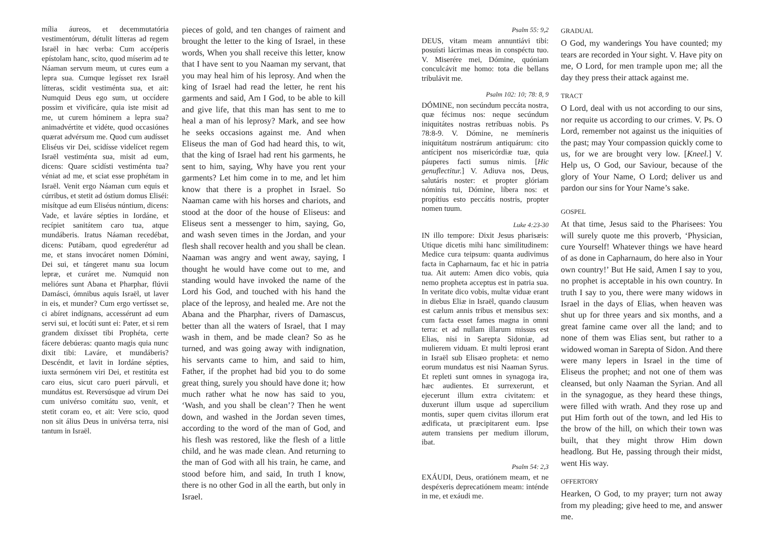mília áureos, et decemmutatória vestimentórum, détulit lítteras ad regem Israël in hæc verba: Cum accéperis epístolam hanc, scito, quod míserim ad te Náaman servum meum, ut cures eum a lepra sua. Cumque legísset rex Israël lítteras, scidit vestiménta sua, et ait: Numquid Deus ego sum, ut occídere possim et vivificáre, quia iste misit ad me, ut curem hóminem a lepra sua? animadvértite et vidéte, quod occasiónes quærat advérsum me. Quod cum audísset Eliséus vir Dei, scidísse videlícet regem Israël vestiménta sua, misit ad eum, dicens: Quare scidísti vestiménta tua? véniat ad me, et sciat esse prophétam in Israël. Venit ergo Náaman cum equis et cúrribus, et stetit ad óstium domus Eliséi: misítque ad eum Eliséus núntium, dicens: Vade, et laváre sépties in Iordáne, et recípiet sanitátem caro tua, atque mundáberis. Iratus Náaman recedébat, dicens: Putábam, quod egrederétur ad me, et stans invocáret nomen Dómini, Dei sui, et tángeret manu sua locum lepræ, et curáret me. Numquid non melióres sunt Abana et Pharphar, flúvii Damásci, ómnibus aquis Israël, ut laver in eis, et munder? Cum ergo vertísset se, ci abíret indígnans, accessérunt ad eum servi sui, et locúti sunt ei: Pater, et si rem grandem dixísset tibi Prophéta, certe fácere debúeras: quanto magis quia nunc dixit tibi: Laváre, et mundáberis? Descéndit, et lavit in Iordáne sépties, iuxta sermónem viri Dei, et restitúta est caro eius, sicut caro pueri párvuli, et mundátus est. Reversúsque ad virum Dei cum univérso comitátu suo, venit, et stetit coram eo, et ait: Vere scio, quod non sit álius Deus in univérsa terra, nisi tantum in Israël.
pieces of gold, and ten changes of raiment and brought the letter to the king of Israel, in these words, When you shall receive this letter, know that I have sent to you Naaman my servant, that you may heal him of his leprosy. And when the king of Israel had read the letter, he rent his garments and said, Am I God, to be able to kill and give life, that this man has sent to me to heal a man of his leprosy? Mark, and see how he seeks occasions against me. And when Eliseus the man of God had heard this, to wit, that the king of Israel had rent his garments, he sent to him, saying, Why have you rent your garments? Let him come in to me, and let him know that there is a prophet in Israel. So Naaman came with his horses and chariots, and stood at the door of the house of Eliseus: and Eliseus sent a messenger to him, saying, Go, and wash seven times in the Jordan, and your flesh shall recover health and you shall be clean. Naaman was angry and went away, saying, I thought he would have come out to me, and standing would have invoked the name of the Lord his God, and touched with his hand the place of the leprosy, and healed me. Are not the Abana and the Pharphar, rivers of Damascus, better than all the waters of Israel, that I may wash in them, and be made clean? So as he turned, and was going away with indignation, his servants came to him, and said to him, Father, if the prophet had bid you to do some great thing, surely you should have done it; how much rather what he now has said to you, ‘Wash, and you shall be clean’? Then he went down, and washed in the Jordan seven times, according to the word of the man of God, and his flesh was restored, like the flesh of a little child, and he was made clean. And returning to the man of God with all his train, he came, and stood before him, and said, In truth I know, there is no other God in all the earth, but only in Israel.
Psalm 55: 9,2
DEUS, vitam meam annuntiávi tibi: posuísti lácrimas meas in conspéctu tuo. V. Miserére mei, Dómine, quóniam conculcávit me homo: tota die bellans tribulávit me.
Psalm 102: 10; 78: 8, 9
DÓMINE, non secúndum peccáta nostra, quæ fécimus nos: neque secúndum iniquitátes nostras retríbuas nobis. Ps 78:8-9. V. Dómine, ne memíneris iniquitátum nostrárum antiquárum: cito antícipent nos misericórdiæ tuæ, quia páuperes facti sumus nimis. [Hic genuflectitur.] V. Adiuva nos, Deus, salutáris noster: et propter glóriam nóminis tui, Dómine, líbera nos: et propítius esto peccátis nostris, propter nomen tuum.
Luke 4:23-30
IN illo tempore: Dixit Jesus pharisæis: Utique dicetis mihi hanc similitudinem: Medice cura teipsum: quanta audivimus facta in Capharnaum, fac et hic in patria tua. Ait autem: Amen dico vobis, quia nemo propheta acceptus est in patria sua. In veritate dico vobis, multæ viduæ erant in diebus Eliæ in Israël, quando clausum est cælum annis tribus et mensibus sex: cum facta esset fames magna in omni terra: et ad nullam illarum missus est Elias, nisi in Sarepta Sidoniæ, ad mulierem viduam. Et multi leprosi erant in Israël sub Elisæo propheta: et nemo eorum mundatus est nisi Naaman Syrus. Et repleti sunt omnes in synagoga ira, hæc audientes. Et surrexerunt, et ejecerunt illum extra civitatem: et duxerunt illum usque ad supercilium montis, super quem civitas illorum erat ædificata, ut præcipitarent eum. Ipse autem transiens per medium illorum, ibat.
Psalm 54: 2,3
EXÁUDI, Deus, oratiónem meam, et ne despéxeris deprecatiónem meam: inténde in me, et exáudi me.
GRADUAL
O God, my wanderings You have counted; my tears are recorded in Your sight. V. Have pity on me, O Lord, for men trample upon me; all the day they press their attack against me.
TRACT
O Lord, deal with us not according to our sins, nor requite us according to our crimes. V. Ps. O Lord, remember not against us the iniquities of the past; may Your compassion quickly come to us, for we are brought very low. [Kneel.] V. Help us, O God, our Saviour, because of the glory of Your Name, O Lord; deliver us and pardon our sins for Your Name’s sake.
GOSPEL
At that time, Jesus said to the Pharisees: You will surely quote me this proverb, ‘Physician, cure Yourself! Whatever things we have heard of as done in Capharnaum, do here also in Your own country!’ But He said, Amen I say to you, no prophet is acceptable in his own country. In truth I say to you, there were many widows in Israel in the days of Elias, when heaven was shut up for three years and six months, and a great famine came over all the land; and to none of them was Elias sent, but rather to a widowed woman in Sarepta of Sidon. And there were many lepers in Israel in the time of Eliseus the prophet; and not one of them was cleansed, but only Naaman the Syrian. And all in the synagogue, as they heard these things, were filled with wrath. And they rose up and put Him forth out of the town, and led His to the brow of the hill, on which their town was built, that they might throw Him down headlong. But He, passing through their midst, went His way.
OFFERTORY
Hearken, O God, to my prayer; turn not away from my pleading; give heed to me, and answer me.